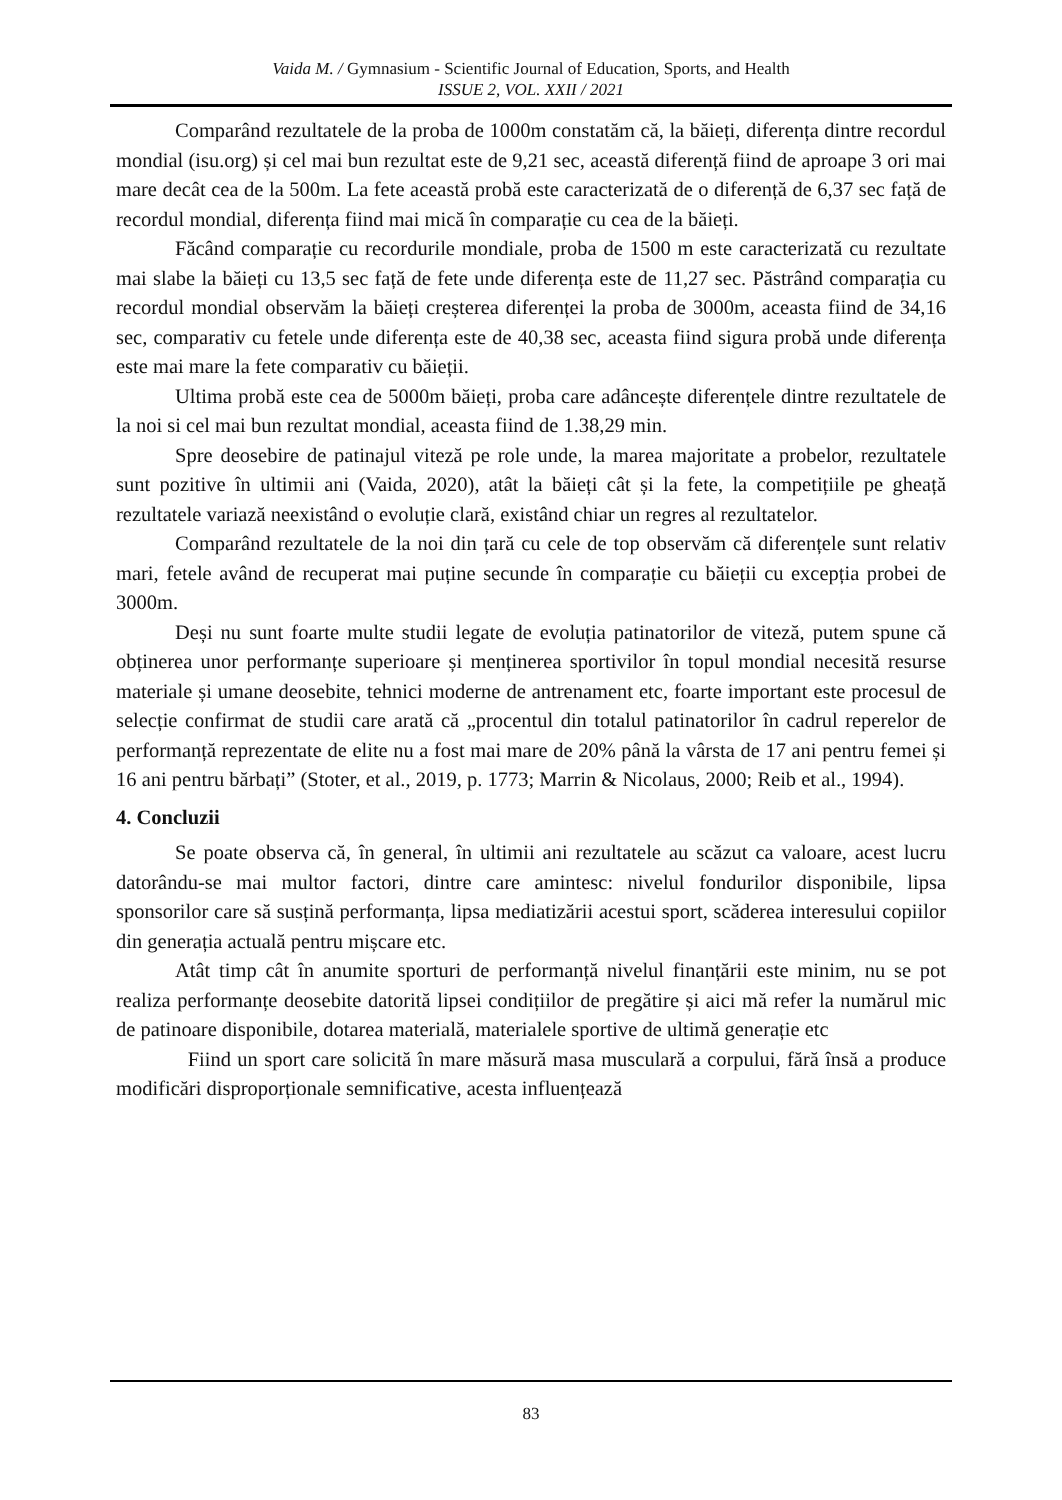Vaida M. / Gymnasium - Scientific Journal of Education, Sports, and Health
ISSUE 2, VOL. XXII / 2021
Comparând rezultatele de la proba de 1000m constatăm că, la băieți, diferența dintre recordul mondial (isu.org) și cel mai bun rezultat este de 9,21 sec, această diferență fiind de aproape 3 ori mai mare decât cea de la 500m. La fete această probă este caracterizată de o diferență de 6,37 sec față de recordul mondial, diferența fiind mai mică în comparație cu cea de la băieți.
Făcând comparație cu recordurile mondiale, proba de 1500 m este caracterizată cu rezultate mai slabe la băieți cu 13,5 sec față de fete unde diferența este de 11,27 sec. Păstrând comparația cu recordul mondial observăm la băieți creșterea diferenței la proba de 3000m, aceasta fiind de 34,16 sec, comparativ cu fetele unde diferența este de 40,38 sec, aceasta fiind sigura probă unde diferența este mai mare la fete comparativ cu băieții.
Ultima probă este cea de 5000m băieți, proba care adâncește diferențele dintre rezultatele de la noi si cel mai bun rezultat mondial, aceasta fiind de 1.38,29 min.
Spre deosebire de patinajul viteză pe role unde, la marea majoritate a probelor, rezultatele sunt pozitive în ultimii ani (Vaida, 2020), atât la băieți cât și la fete, la competițiile pe gheață rezultatele variază neexistând o evoluție clară, existând chiar un regres al rezultatelor.
Comparând rezultatele de la noi din țară cu cele de top observăm că diferențele sunt relativ mari, fetele având de recuperat mai puține secunde în comparație cu băieții cu excepția probei de 3000m.
Deși nu sunt foarte multe studii legate de evoluția patinatorilor de viteză, putem spune că obținerea unor performanțe superioare și menținerea sportivilor în topul mondial necesită resurse materiale și umane deosebite, tehnici moderne de antrenament etc, foarte important este procesul de selecție confirmat de studii care arată că „procentul din totalul patinatorilor în cadrul reperelor de performanță reprezentate de elite nu a fost mai mare de 20% până la vârsta de 17 ani pentru femei și 16 ani pentru bărbați” (Stoter, et al., 2019, p. 1773; Marrin & Nicolaus, 2000; Reib et al., 1994).
4. Concluzii
Se poate observa că, în general, în ultimii ani rezultatele au scăzut ca valoare, acest lucru datorându-se mai multor factori, dintre care amintesc: nivelul fondurilor disponibile, lipsa sponsorilor care să susțină performanța, lipsa mediatizării acestui sport, scăderea interesului copiilor din generația actuală pentru mișcare etc.
Atât timp cât în anumite sporturi de performanță nivelul finanțării este minim, nu se pot realiza performanțe deosebite datorită lipsei condițiilor de pregătire și aici mă refer la numărul mic de patinoare disponibile, dotarea materială, materialele sportive de ultimă generație etc
Fiind un sport care solicită în mare măsură masa musculară a corpului, fără însă a produce modificări disproporționale semnificative, acesta influențează
83